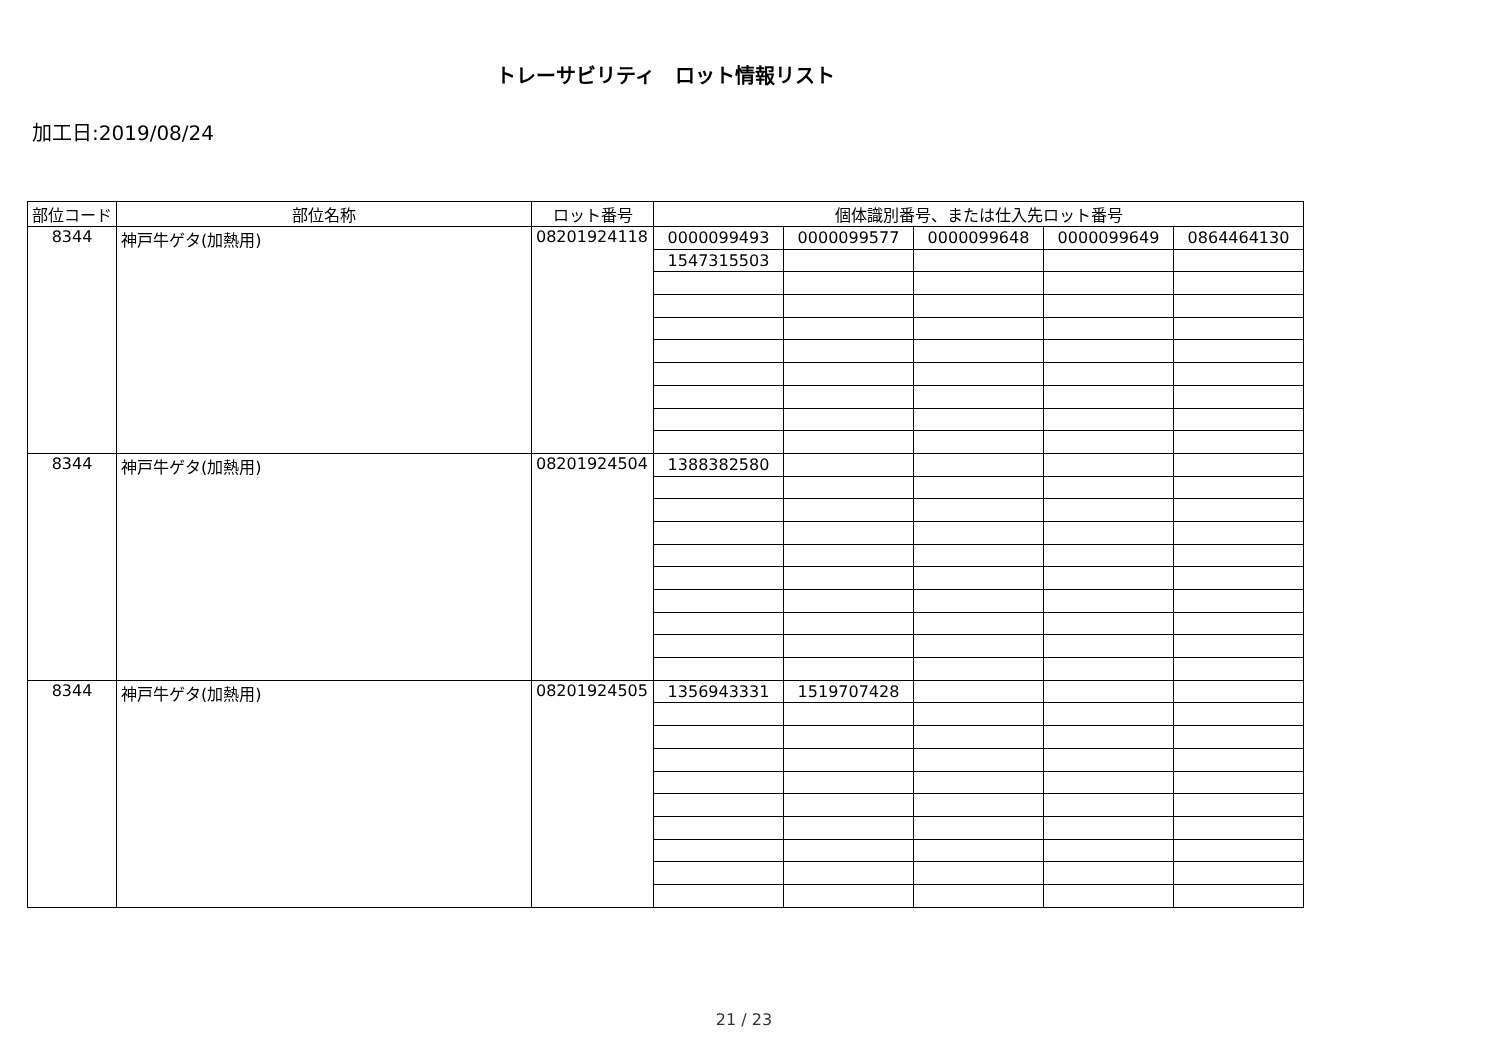トレーサビリティ　ロット情報リスト
加工日:2019/08/24
| 部位コード | 部位名称 | ロット番号 | 個体識別番号、または仕入先ロット番号 | | | | |
| --- | --- | --- | --- | --- | --- | --- | --- |
| 8344 | 神戸牛ゲタ(加熱用) | 08201924118 | 0000099493 | 0000099577 | 0000099648 | 0000099649 | 0864464130 |
| | | | 1547315503 | | | | |
| 8344 | 神戸牛ゲタ(加熱用) | 08201924504 | 1388382580 | | | | |
| 8344 | 神戸牛ゲタ(加熱用) | 08201924505 | 1356943331 | 1519707428 | | | |
21 / 23